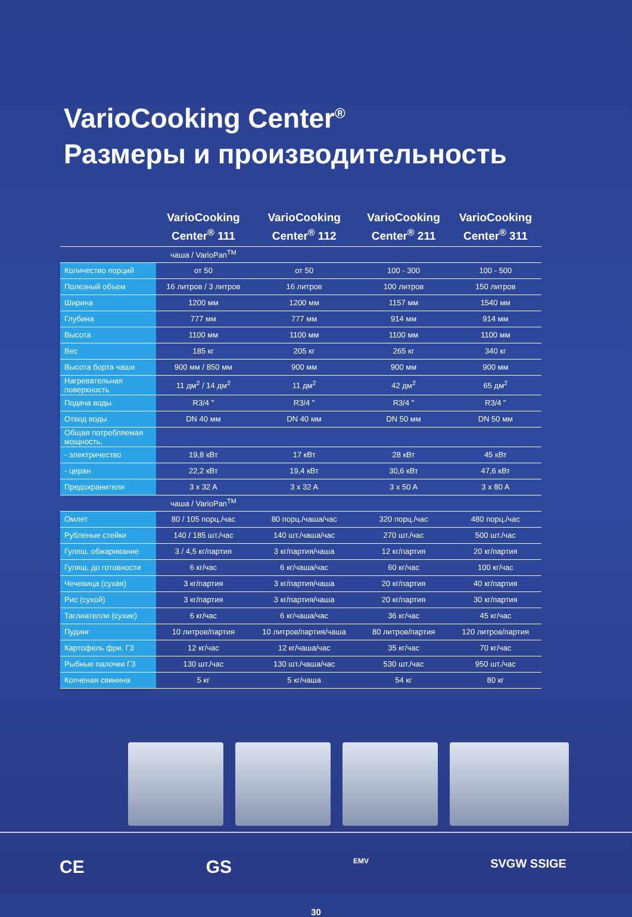VarioCooking Center<sup>®</sup>
Размеры и производительность
| | VarioCooking Center<sup>®</sup> 111 | VarioCooking Center<sup>®</sup> 112 | VarioCooking Center<sup>®</sup> 211 | VarioCooking Center<sup>®</sup> 311 |
| --- | --- | --- | --- | --- |
| | чаша / VarioPan<sup>TM</sup> | | | |
| Количество порций | от 50 | от 50 | 100 - 300 | 100 - 500 |
| Полезный объем | 16 литров / 3 литров | 16 литров | 100 литров | 150 литров |
| Ширина | 1200 мм | 1200 мм | 1157 мм | 1540 мм |
| Глубина | 777 мм | 777 мм | 914 мм | 914 мм |
| Высота | 1100 мм | 1100 мм | 1100 мм | 1100 мм |
| Вес | 185 кг | 205 кг | 265 кг | 340 кг |
| Высота борта чаши | 900 мм / 850 мм | 900 мм | 900 мм | 900 мм |
| Нагревательная поверхность | 11 дм<sup>2</sup> / 14 дм<sup>2</sup> | 11 дм<sup>2</sup> | 42 дм<sup>2</sup> | 65 дм<sup>2</sup> |
| Подача воды | R3/4 " | R3/4 " | R3/4 " | R3/4 " |
| Отвод воды | DN 40 мм | DN 40 мм | DN 50 мм | DN 50 мм |
| Общая потребляемая мощность, | | | | |
| - электричество | 19,8 кВт | 17 кВт | 28 кВт | 45 кВт |
| - церан | 22,2 кВт | 19,4 кВт | 30,6 кВт | 47,6 кВт |
| Предохранители | 3 x 32 A | 3 x 32 A | 3 x 50 A | 3 x 80 A |
| | чаша / VarioPan<sup>TM</sup> | | | |
| Омлет | 80 / 105 порц./час | 80 порц./чаша/час | 320 порц./час | 480 порц./час |
| Рубленые стейки | 140 / 185 шт./час | 140 шт./чаша/час | 270 шт./час | 500 шт./час |
| Гуляш, обжаривание | 3 / 4,5 кг/партия | 3 кг/партия/чаша | 12 кг/партия | 20 кг/партия |
| Гуляш, до готовности | 6 кг/час | 6 кг/чаша/час | 60 кг/час | 100 кг/час |
| Чечевица (сухая) | 3 кг/партия | 3 кг/партия/чаша | 20 кг/партия | 40 кг/партия |
| Рис (сухой) | 3 кг/партия | 3 кг/партия/чаша | 20 кг/партия | 30 кг/партия |
| Таглиателли (сухие) | 6 кг/час | 6 кг/чаша/час | 36 кг/час | 45 кг/час |
| Пудинг | 10 литров/партия | 10 литров/партия/чаша | 80 литров/партия | 120 литров/партия |
| Картофель фри, Г3 | 12 кг/час | 12 кг/чаша/час | 35 кг/час | 70 кг/час |
| Рыбные палочки Г3 | 130 шт./час | 130 шт./чаша/час | 530 шт./час | 950 шт./час |
| Копченая свинина | 5 кг | 5 кг/чаша | 54 кг | 80 кг |
CE GS EMV SVGW SSIGE
30